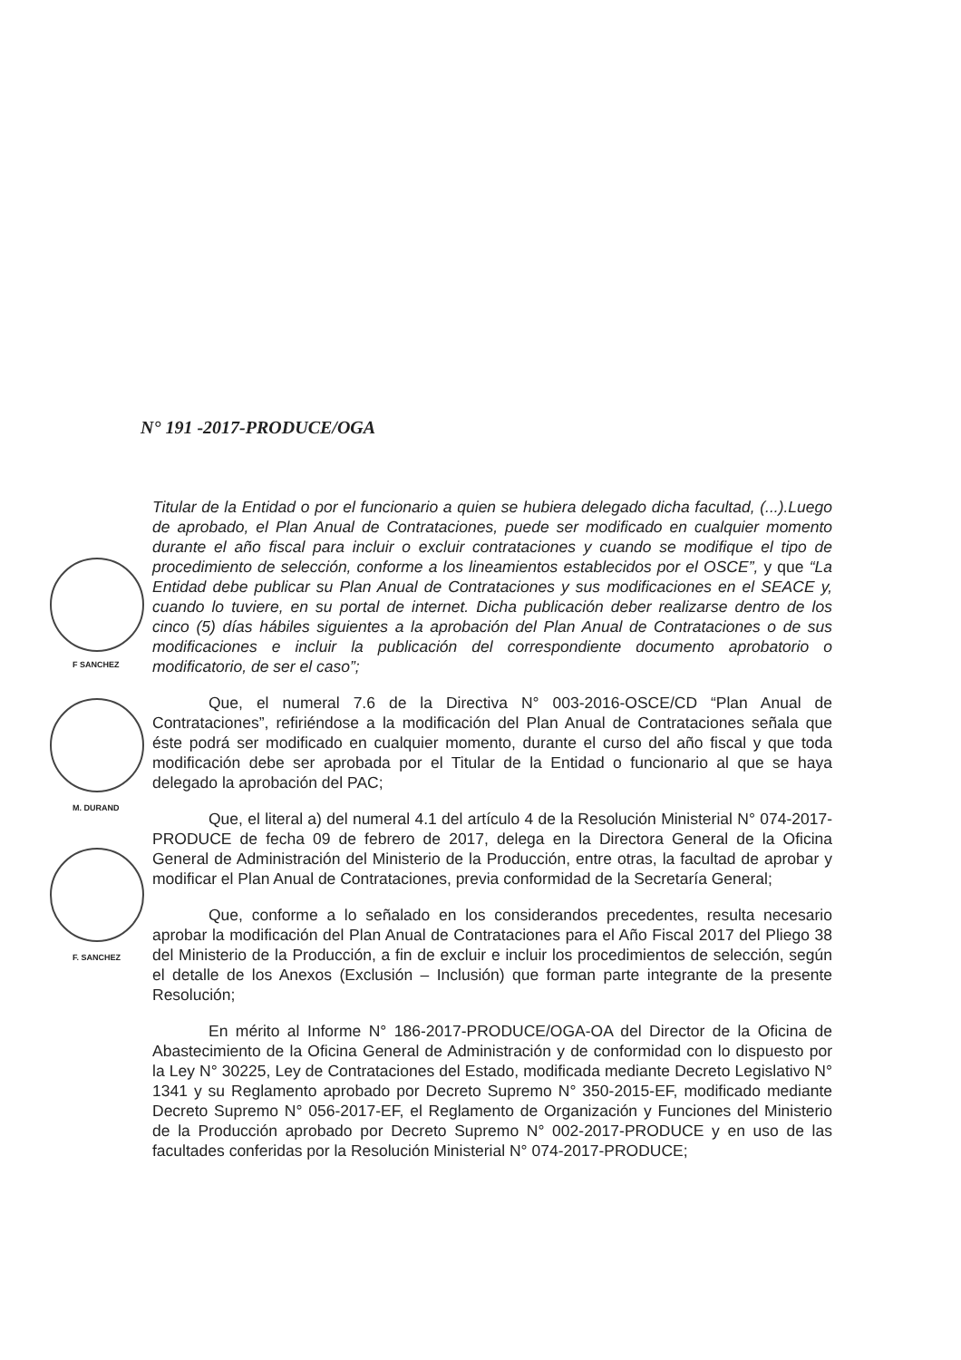F SANCHEZ
M. DURAND
F. SANCHEZ
N° 191 -2017-PRODUCE/OGA
Titular de la Entidad o por el funcionario a quien se hubiera delegado dicha facultad, (...).Luego de aprobado, el Plan Anual de Contrataciones, puede ser modificado en cualquier momento durante el año fiscal para incluir o excluir contrataciones y cuando se modifique el tipo de procedimiento de selección, conforme a los lineamientos establecidos por el OSCE”, y que “La Entidad debe publicar su Plan Anual de Contrataciones y sus modificaciones en el SEACE y, cuando lo tuviere, en su portal de internet. Dicha publicación deber realizarse dentro de los cinco (5) días hábiles siguientes a la aprobación del Plan Anual de Contrataciones o de sus modificaciones e incluir la publicación del correspondiente documento aprobatorio o modificatorio, de ser el caso”;
Que, el numeral 7.6 de la Directiva N° 003-2016-OSCE/CD “Plan Anual de Contrataciones”, refiriéndose a la modificación del Plan Anual de Contrataciones señala que éste podrá ser modificado en cualquier momento, durante el curso del año fiscal y que toda modificación debe ser aprobada por el Titular de la Entidad o funcionario al que se haya delegado la aprobación del PAC;
Que, el literal a) del numeral 4.1 del artículo 4 de la Resolución Ministerial N° 074-2017-PRODUCE de fecha 09 de febrero de 2017, delega en la Directora General de la Oficina General de Administración del Ministerio de la Producción, entre otras, la facultad de aprobar y modificar el Plan Anual de Contrataciones, previa conformidad de la Secretaría General;
Que, conforme a lo señalado en los considerandos precedentes, resulta necesario aprobar la modificación del Plan Anual de Contrataciones para el Año Fiscal 2017 del Pliego 38 del Ministerio de la Producción, a fin de excluir e incluir los procedimientos de selección, según el detalle de los Anexos (Exclusión – Inclusión) que forman parte integrante de la presente Resolución;
En mérito al Informe N° 186-2017-PRODUCE/OGA-OA del Director de la Oficina de Abastecimiento de la Oficina General de Administración y de conformidad con lo dispuesto por la Ley N° 30225, Ley de Contrataciones del Estado, modificada mediante Decreto Legislativo N° 1341 y su Reglamento aprobado por Decreto Supremo N° 350-2015-EF, modificado mediante Decreto Supremo N° 056-2017-EF, el Reglamento de Organización y Funciones del Ministerio de la Producción aprobado por Decreto Supremo N° 002-2017-PRODUCE y en uso de las facultades conferidas por la Resolución Ministerial N° 074-2017-PRODUCE;